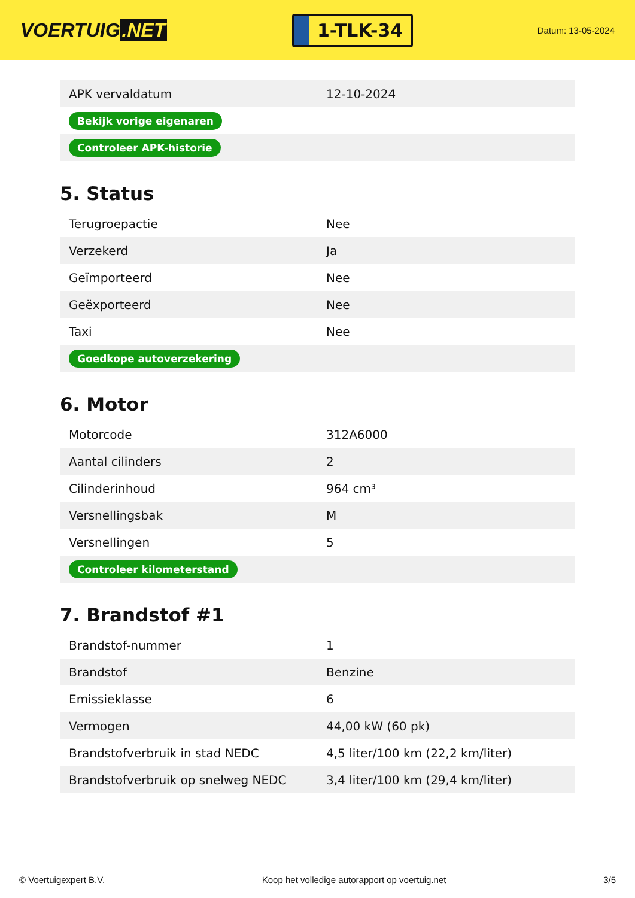VOERTUIG.NET
1-TLK-34
Datum: 13-05-2024
| APK vervaldatum | 12-10-2024 |
| Bekijk vorige eigenaren | |
| Controleer APK-historie | |
5. Status
| Terugroepactie | Nee |
| Verzekerd | Ja |
| Geïmporteerd | Nee |
| Geëxporteerd | Nee |
| Taxi | Nee |
| Goedkope autoverzekering | |
6. Motor
| Motorcode | 312A6000 |
| Aantal cilinders | 2 |
| Cilinderinhoud | 964 cm³ |
| Versnellingsbak | M |
| Versnellingen | 5 |
| Controleer kilometerstand | |
7. Brandstof #1
| Brandstof-nummer | 1 |
| Brandstof | Benzine |
| Emissieklasse | 6 |
| Vermogen | 44,00 kW (60 pk) |
| Brandstofverbruik in stad NEDC | 4,5 liter/100 km (22,2 km/liter) |
| Brandstofverbruik op snelweg NEDC | 3,4 liter/100 km (29,4 km/liter) |
© Voertuigexpert B.V. Koop het volledige autorapport op voertuig.net 3/5